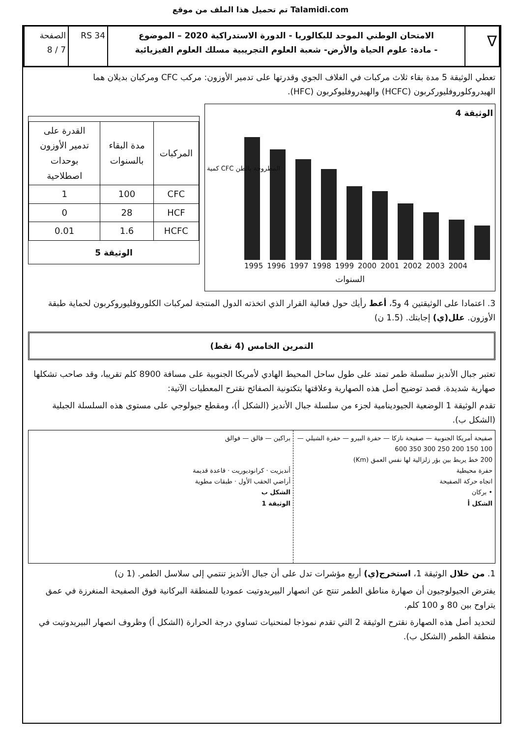تم تحميل هذا الملف من موقع Talamidi.com
∇
الامتحان الوطني الموحد للبكالوريا - الدورة الاستدراكية 2020 – الموضوع
- مادة: علوم الحياة والأرض- شعبة العلوم التجريبية مسلك العلوم الفيزيائية
RS 34 الصفحة
7 / 8
تعطي الوثيقة 5 مدة بقاء ثلاث مركبات في الغلاف الجوي وقدرتها على تدمير الأوزون: مركب CFC ومركبان بديلان هما الهيدروكلوروفليوركربون (HCFC) والهيدروفليوكربون (HFC).
الوثيقة 4
كمية CFC المطروحة بالطن
1995 1996 1997 1998 1999 2000 2001 2002 2003 2004
السنوات
| المركبات | مدة البقاء بالسنوات | القدرة على تدمير الأوزون بوحدات اصطلاحية |
| --- | --- | --- |
| CFC | 100 | 1 |
| HCF | 28 | 0 |
| HCFC | 1.6 | 0.01 |
الوثيقة 5
3. اعتمادا على الوثيقتين 4 و5، أعط رأيك حول فعالية القرار الذي اتخذته الدول المنتجة لمركبات الكلوروفليوروكربون لحماية طبقة الأوزون. علل(ي) إجابتك. (1.5 ن)
التمرين الخامس (4 نقط)
تعتبر جبال الأنديز سلسلة طمر تمتد على طول ساحل المحيط الهادي لأمريكا الجنوبية على مسافة 8900 كلم تقريبا، وقد صاحب تشكلها صهارية شديدة. قصد توضيح أصل هذه الصهارية وعلاقتها بتكتونية الصفائح نقترح المعطيات الآتية:
تقدم الوثيقة 1 الوضعية الجيودينامية لجزء من سلسلة جبال الأنديز (الشكل أ)، ومقطع جيولوجي على مستوى هذه السلسلة الجبلية (الشكل ب).
صفيحة أمريكا الجنوبية — صفيحة نازكا — حفرة البيرو — حفرة الشيلي — 100 150 200 250 300 350 600
200 خط يربط بين بؤر زلزالية لها نفس العمق (Km)
حفرة محيطية
اتجاه حركة الصفيحة
• بركان
الشكل أ
براكين — فالق — فوالق
أنديزيت · كرانوديوريت · قاعدة قديمة
أراضي الحقب الأول · طبقات مطوية
الشكل ب
الوثيقة 1
1. من خلال الوثيقة 1، استخرج(ي) أربع مؤشرات تدل على أن جبال الأنديز تنتمي إلى سلاسل الطمر. (1 ن)
يفترض الجيولوجيون أن صهارة مناطق الطمر تنتج عن انصهار البيريدوتيت عموديا للمنطقة البركانية فوق الصفيحة المنغرزة في عمق يتراوح بين 80 و 100 كلم.
لتحديد أصل هذه الصهارة نقترح الوثيقة 2 التي تقدم نموذجا لمنحنيات تساوي درجة الحرارة (الشكل أ) وظروف انصهار البيريدوتيت في منطقة الطمر (الشكل ب).